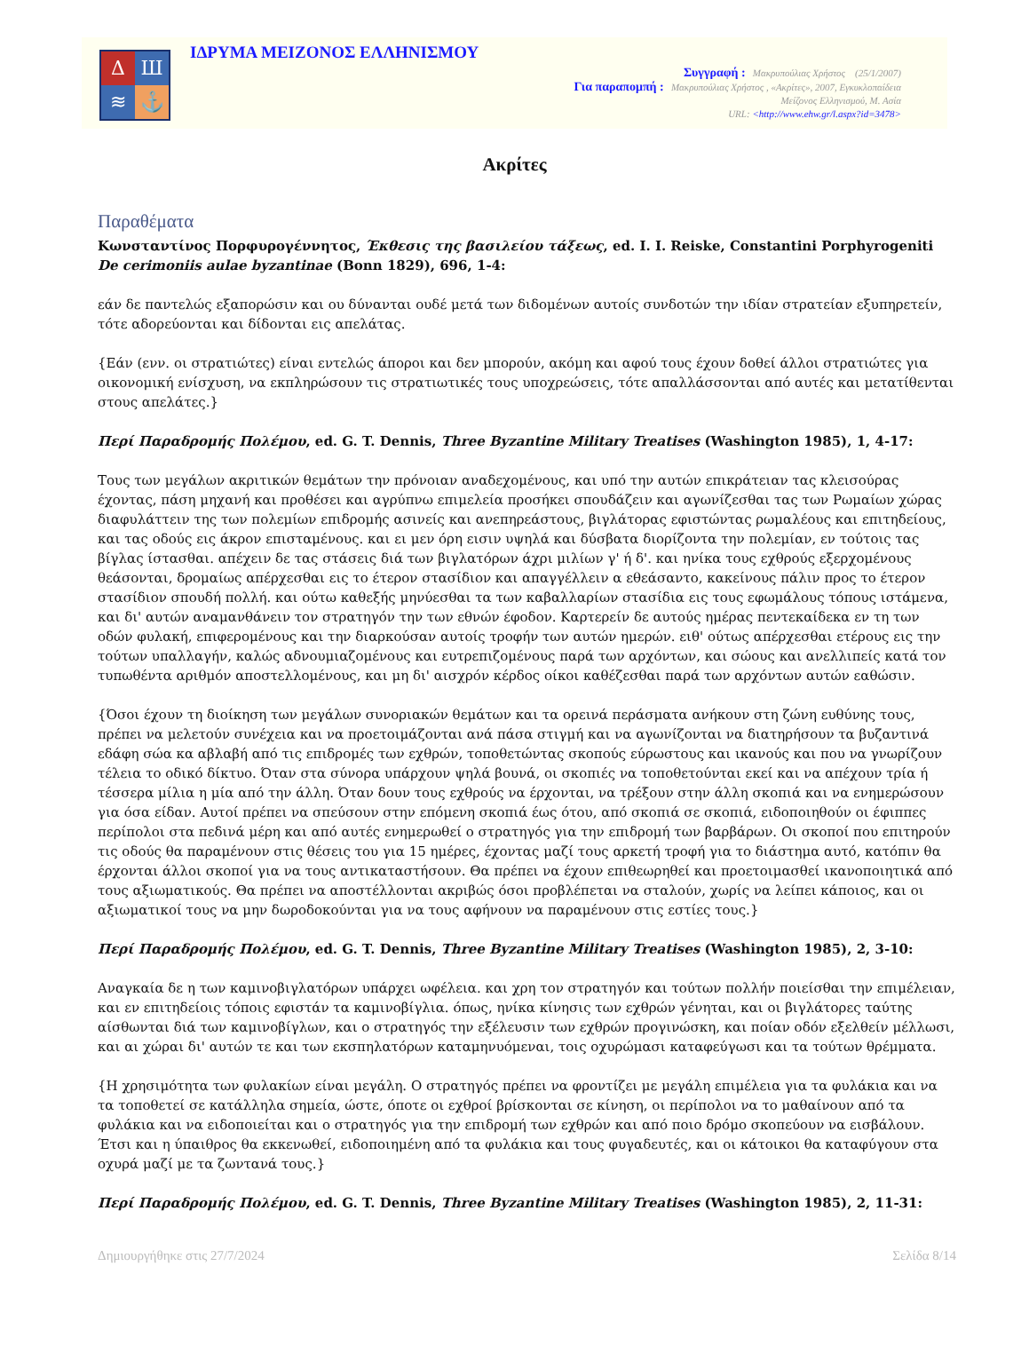Δ
Ш
≋
⚓
ΙΔΡΥΜΑ ΜΕΙΖΟΝΟΣ ΕΛΛΗΝΙΣΜΟΥ
Συγγραφή : Μακρυπούλιας Χρήστος (25/1/2007)
Για παραπομπή : Μακρυπούλιας Χρήστος , «Ακρίτες», 2007, Εγκυκλοπαίδεια
Μείζονος Ελληνισμού, Μ. Ασία
URL: <http://www.ehw.gr/l.aspx?id=3478>
Ακρίτες
Παραθέματα
Κωνσταντίνος Πορφυρογέννητος, Έκθεσις της βασιλείου τάξεως, ed. I. I. Reiske, Constantini Porphyrogeniti De cerimoniis aulae byzantinae (Bonn 1829), 696, 1-4:
εάν δε παντελώς εξαπορώσιν και ου δύνανται ουδέ μετά των διδομένων αυτοίς συνδοτών την ιδίαν στρατείαν εξυπηρετείν, τότε αδορεύονται και δίδονται εις απελάτας.
{Εάν (ενν. οι στρατιώτες) είναι εντελώς άποροι και δεν μπορούν, ακόμη και αφού τους έχουν δοθεί άλλοι στρατιώτες για οικονομική ενίσχυση, να εκπληρώσουν τις στρατιωτικές τους υποχρεώσεις, τότε απαλλάσσονται από αυτές και μετατίθενται στους απελάτες.}
Περί Παραδρομής Πολέμου, ed. G. T. Dennis, Three Byzantine Military Treatises (Washington 1985), 1, 4-17:
Τους των μεγάλων ακριτικών θεμάτων την πρόνοιαν αναδεχομένους, και υπό την αυτών επικράτειαν τας κλεισούρας έχοντας, πάση μηχανή και προθέσει και αγρύπνω επιμελεία προσήκει σπουδάζειν και αγωνίζεσθαι τας των Ρωμαίων χώρας διαφυλάττειν της των πολεμίων επιδρομής ασινείς και ανεπηρεάστους, βιγλάτορας εφιστώντας ρωμαλέους και επιτηδείους, και τας οδούς εις άκρον επισταμένους. και ει μεν όρη εισιν υψηλά και δύσβατα διορίζοντα την πολεμίαν, εν τούτοις τας βίγλας ίστασθαι. απέχειν δε τας στάσεις διά των βιγλατόρων άχρι μιλίων γ' ή δ'. και ηνίκα τους εχθρούς εξερχομένους θεάσονται, δρομαίως απέρχεσθαι εις το έτερον στασίδιον και απαγγέλλειν α εθεάσαντο, κακείνους πάλιν προς το έτερον στασίδιον σπουδή πολλή. και ούτω καθεξής μηνύεσθαι τα των καβαλλαρίων στασίδια εις τους εφωμάλους τόπους ιστάμενα, και δι' αυτών αναμανθάνειν τον στρατηγόν την των εθνών έφοδον. Καρτερείν δε αυτούς ημέρας πεντεκαίδεκα εν τη των οδών φυλακή, επιφερομένους και την διαρκούσαν αυτοίς τροφήν των αυτών ημερών. ειθ' ούτως απέρχεσθαι ετέρους εις την τούτων υπαλλαγήν, καλώς αδνουμιαζομένους και ευτρεπιζομένους παρά των αρχόντων, και σώους και ανελλιπείς κατά τον τυπωθέντα αριθμόν αποστελλομένους, και μη δι' αισχρόν κέρδος οίκοι καθέζεσθαι παρά των αρχόντων αυτών εαθώσιν.
{Όσοι έχουν τη διοίκηση των μεγάλων συνοριακών θεμάτων και τα ορεινά περάσματα ανήκουν στη ζώνη ευθύνης τους, πρέπει να μελετούν συνέχεια και να προετοιμάζονται ανά πάσα στιγμή και να αγωνίζονται να διατηρήσουν τα βυζαντινά εδάφη σώα κα αβλαβή από τις επιδρομές των εχθρών, τοποθετώντας σκοπούς εύρωστους και ικανούς και που να γνωρίζουν τέλεια το οδικό δίκτυο. Όταν στα σύνορα υπάρχουν ψηλά βουνά, οι σκοπιές να τοποθετούνται εκεί και να απέχουν τρία ή τέσσερα μίλια η μία από την άλλη. Όταν δουν τους εχθρούς να έρχονται, να τρέξουν στην άλλη σκοπιά και να ενημερώσουν για όσα είδαν. Αυτοί πρέπει να σπεύσουν στην επόμενη σκοπιά έως ότου, από σκοπιά σε σκοπιά, ειδοποιηθούν οι έφιππες περίπολοι στα πεδινά μέρη και από αυτές ενημερωθεί ο στρατηγός για την επιδρομή των βαρβάρων. Οι σκοποί που επιτηρούν τις οδούς θα παραμένουν στις θέσεις του για 15 ημέρες, έχοντας μαζί τους αρκετή τροφή για το διάστημα αυτό, κατόπιν θα έρχονται άλλοι σκοποί για να τους αντικαταστήσουν. Θα πρέπει να έχουν επιθεωρηθεί και προετοιμασθεί ικανοποιητικά από τους αξιωματικούς. Θα πρέπει να αποστέλλονται ακριβώς όσοι προβλέπεται να σταλούν, χωρίς να λείπει κάποιος, και οι αξιωματικοί τους να μην δωροδοκούνται για να τους αφήνουν να παραμένουν στις εστίες τους.}
Περί Παραδρομής Πολέμου, ed. G. T. Dennis, Three Byzantine Military Treatises (Washington 1985), 2, 3-10:
Αναγκαία δε η των καμινοβιγλατόρων υπάρχει ωφέλεια. και χρη τον στρατηγόν και τούτων πολλήν ποιείσθαι την επιμέλειαν, και εν επιτηδείοις τόποις εφιστάν τα καμινοβίγλια. όπως, ηνίκα κίνησις των εχθρών γένηται, και οι βιγλάτορες ταύτης αίσθωνται διά των καμινοβίγλων, και ο στρατηγός την εξέλευσιν των εχθρών προγινώσκη, και ποίαν οδόν εξελθείν μέλλωσι, και αι χώραι δι' αυτών τε και των εκσπηλατόρων καταμηνυόμεναι, τοις οχυρώμασι καταφεύγωσι και τα τούτων θρέμματα.
{Η χρησιμότητα των φυλακίων είναι μεγάλη. Ο στρατηγός πρέπει να φροντίζει με μεγάλη επιμέλεια για τα φυλάκια και να τα τοποθετεί σε κατάλληλα σημεία, ώστε, όποτε οι εχθροί βρίσκονται σε κίνηση, οι περίπολοι να το μαθαίνουν από τα φυλάκια και να ειδοποιείται και ο στρατηγός για την επιδρομή των εχθρών και από ποιο δρόμο σκοπεύουν να εισβάλουν. Έτσι και η ύπαιθρος θα εκκενωθεί, ειδοποιημένη από τα φυλάκια και τους φυγαδευτές, και οι κάτοικοι θα καταφύγουν στα οχυρά μαζί με τα ζωντανά τους.}
Περί Παραδρομής Πολέμου, ed. G. T. Dennis, Three Byzantine Military Treatises (Washington 1985), 2, 11-31:
Δημιουργήθηκε στις 27/7/2024 Σελίδα 8/14